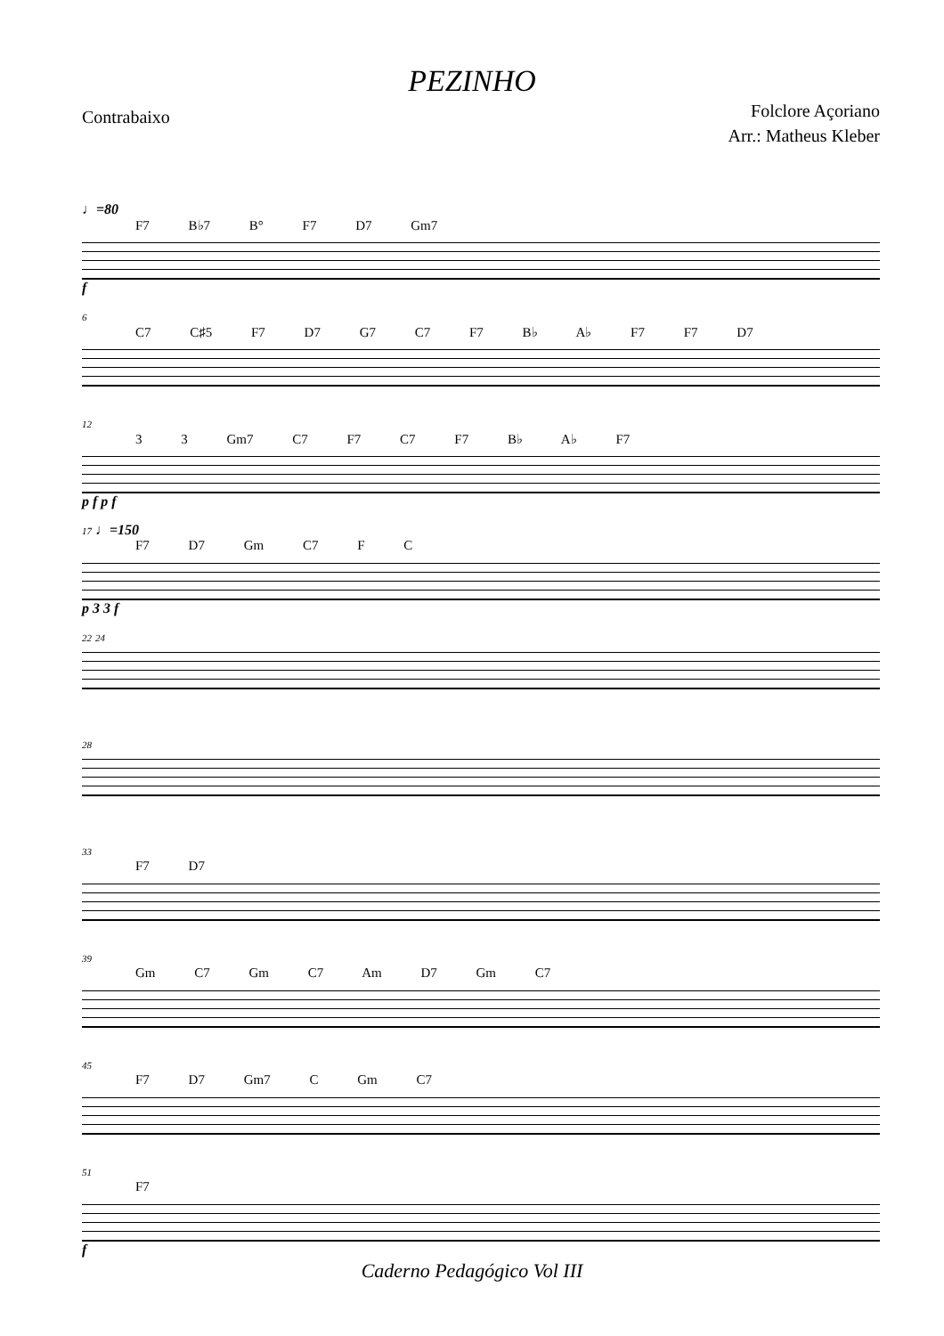PEZINHO
Contrabaixo
Folclore Açoriano
Arr.: Matheus Kleber
♩=80
F7 B♭7 B° F7 D7 Gm7
f
6
C7 C♯5 F7 D7 G7 C7 F7 B♭ A♭ F7 F7 D7
12
3 3 Gm7 C7 F7 C7 F7 B♭ A♭ F7
p f p f
17 ♩=150
F7 D7 Gm C7 F C
p 3 3 f
22 24
28
33
F7 D7
39
Gm C7 Gm C7 Am D7 Gm C7
45
F7 D7 Gm7 C Gm C7
51
F7
f
Caderno Pedagógico Vol III